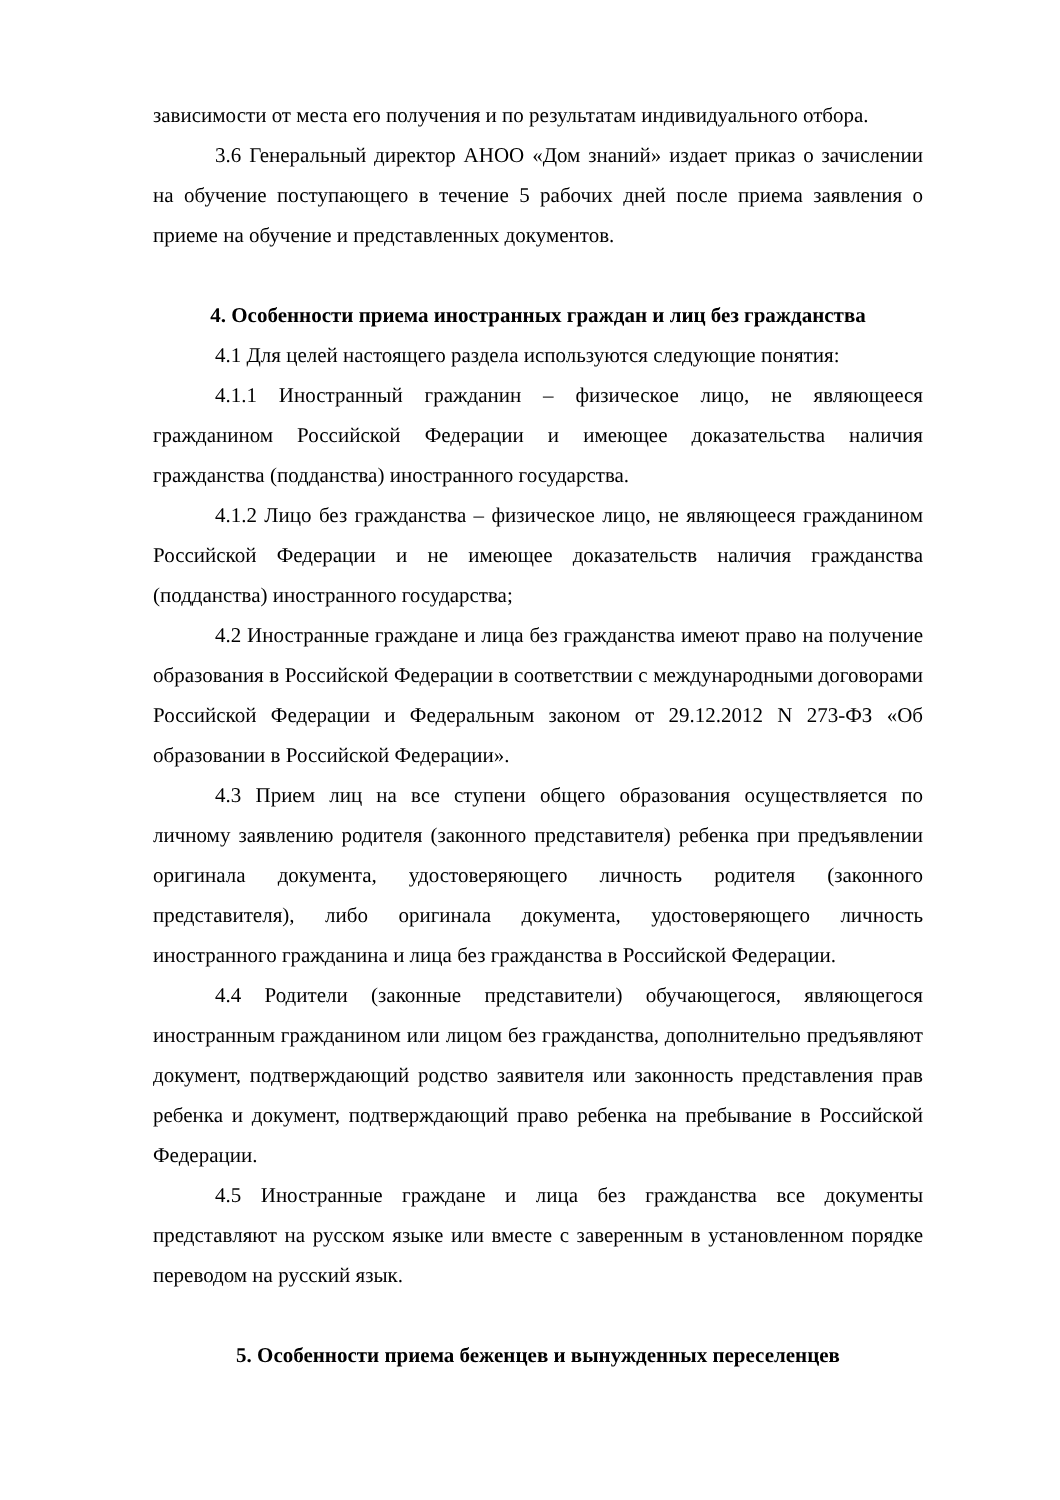зависимости от места его получения и по результатам индивидуального отбора.
3.6 Генеральный директор АНОО «Дом знаний» издает приказ о зачислении на обучение поступающего в течение 5 рабочих дней после приема заявления о приеме на обучение и представленных документов.
4. Особенности приема иностранных граждан и лиц без гражданства
4.1 Для целей настоящего раздела используются следующие понятия:
4.1.1 Иностранный гражданин – физическое лицо, не являющееся гражданином Российской Федерации и имеющее доказательства наличия гражданства (подданства) иностранного государства.
4.1.2 Лицо без гражданства – физическое лицо, не являющееся гражданином Российской Федерации и не имеющее доказательств наличия гражданства (подданства) иностранного государства;
4.2 Иностранные граждане и лица без гражданства имеют право на получение образования в Российской Федерации в соответствии с международными договорами Российской Федерации и Федеральным законом от 29.12.2012 N 273-ФЗ «Об образовании в Российской Федерации».
4.3 Прием лиц на все ступени общего образования осуществляется по личному заявлению родителя (законного представителя) ребенка при предъявлении оригинала документа, удостоверяющего личность родителя (законного представителя), либо оригинала документа, удостоверяющего личность иностранного гражданина и лица без гражданства в Российской Федерации.
4.4 Родители (законные представители) обучающегося, являющегося иностранным гражданином или лицом без гражданства, дополнительно предъявляют документ, подтверждающий родство заявителя или законность представления прав ребенка и документ, подтверждающий право ребенка на пребывание в Российской Федерации.
4.5 Иностранные граждане и лица без гражданства все документы представляют на русском языке или вместе с заверенным в установленном порядке переводом на русский язык.
5. Особенности приема беженцев и вынужденных переселенцев